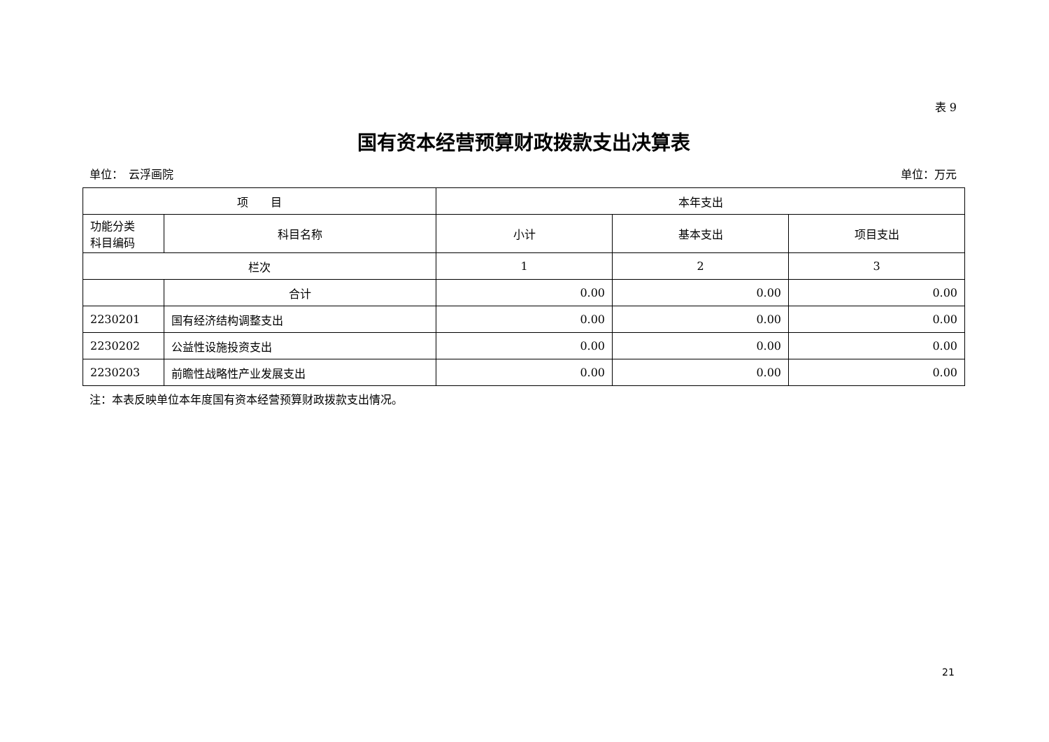表 9
国有资本经营预算财政拨款支出决算表
单位：　云浮画院 单位：万元
| 项 目 | | 本年支出 | | |
| --- | --- | --- | --- | --- |
| 功能分类 科目编码 | 科目名称 | 小计 | 基本支出 | 项目支出 |
| 栏次 | | 1 | 2 | 3 |
| | 合计 | 0.00 | 0.00 | 0.00 |
| 2230201 | 国有经济结构调整支出 | 0.00 | 0.00 | 0.00 |
| 2230202 | 公益性设施投资支出 | 0.00 | 0.00 | 0.00 |
| 2230203 | 前瞻性战略性产业发展支出 | 0.00 | 0.00 | 0.00 |
注：本表反映单位本年度国有资本经营预算财政拨款支出情况。
21